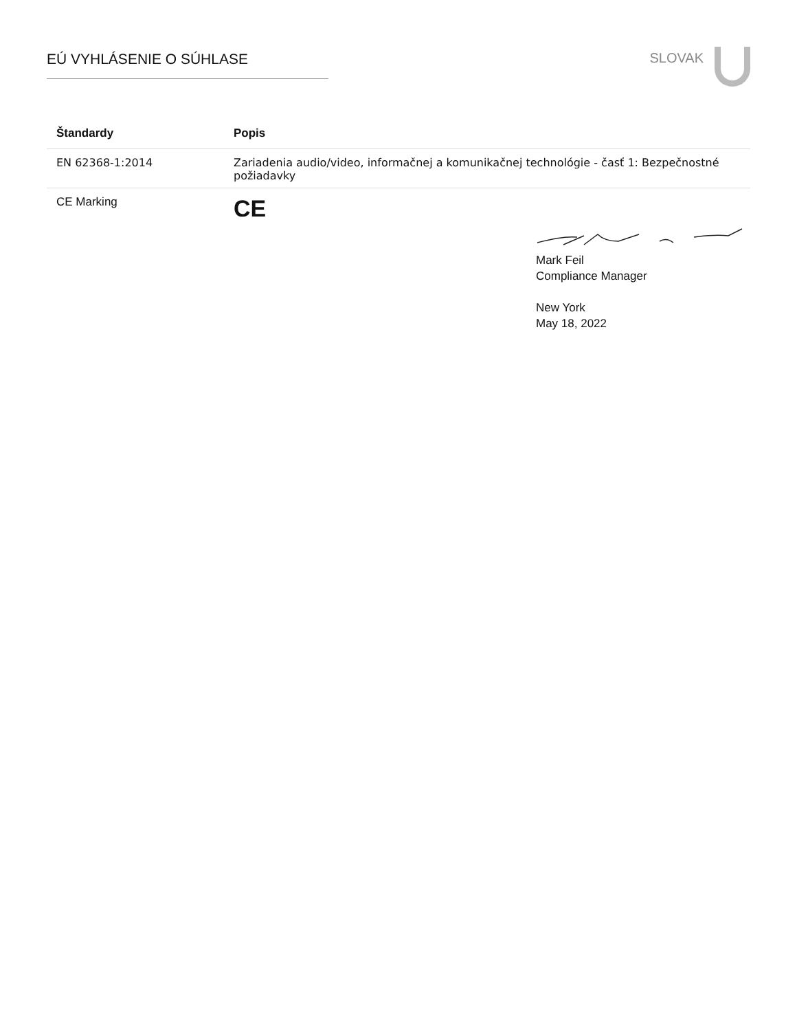EÚ VYHLÁSENIE O SÚHLASE
SLOVAK
| Štandardy | Popis |
| --- | --- |
| EN 62368-1:2014 | Zariadenia audio/video, informačnej a komunikačnej technológie - časť 1: Bezpečnostné požiadavky |
| CE Marking | CE |
Mark Feil
Compliance Manager
New York
May 18, 2022